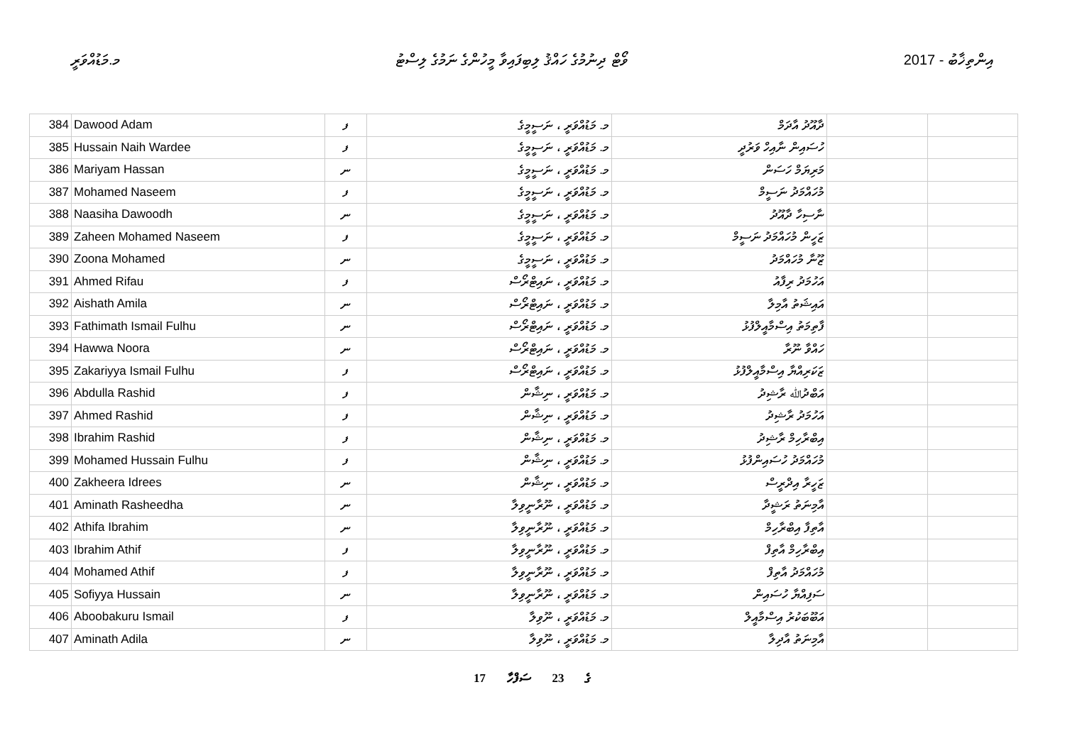މ.މަޑުއްވަރީ ވޯޓް ދިނުމުގެ ހައްޤު ލިބިފައިވާ މީހުންގެ ނަމުގެ ލިސްޓު 2017 - އިންތިޚާބު
| 384 | Dawood Adam | ފ | މ. މަޑުއްވަރީ ، ނަސީމީގެ | ދާއޫދު އާދަމް | | |
| 385 | Hussain Naih Wardee | ފ | މ. މަޑުއްވަރީ ، ނަސީމީގެ | ހުސައިން ނާއިހް ވަރުދީ | | |
| 386 | Mariyam Hassan | ނ | މ. މަޑުއްވަރީ ، ނަސީމީގެ | މަރިޔަމް ހަސަން | | |
| 387 | Mohamed Naseem | ފ | މ. މަޑުއްވަރީ ، ނަސީމީގެ | މުހައްމަދު ނަސީމް | | |
| 388 | Naasiha Dawoodh | ނ | މ. މަޑުއްވަރީ ، ނަސީމީގެ | ނާސިހާ ދާއޫދު | | |
| 389 | Zaheen Mohamed Naseem | ފ | މ. މަޑުއްވަރީ ، ނަސީމީގެ | ޒަހީން މުހައްމަދު ނަސީމް | | |
| 390 | Zoona Mohamed | ނ | މ. މަޑުއްވަރީ ، ނަސީމީގެ | ޒޫނާ މުހައްމަދު | | |
| 391 | Ahmed Rifau | ފ | މ. މަޑުއްވަރީ ، ނައިޓްރޯސް | އަހުމަދު ރިފާއު | | |
| 392 | Aishath Amila | ނ | މ. މަޑުއްވަރީ ، ނައިޓްރޯސް | އައިޝަތު އާމިލާ | | |
| 393 | Fathimath Ismail Fulhu | ނ | މ. މަޑުއްވަރީ ، ނައިޓްރޯސް | ފާތިމަތު އިސްމާއީލްފުޅު | | |
| 394 | Hawwa Noora | ނ | މ. މަޑުއްވަރީ ، ނައިޓްރޯސް | ހައްވާ ނޫރާ | | |
| 395 | Zakariyya Ismail Fulhu | ފ | މ. މަޑުއްވަރީ ، ނައިޓްރޯސް | ޒަކަރިއްޔާ އިސްމާއީލްފުޅު | | |
| 396 | Abdulla Rashid | ފ | މ. މަޑުއްވަރީ ، ނިޝާން | އަބްދުﷲ ރާޝިދު | | |
| 397 | Ahmed Rashid | ފ | މ. މަޑުއްވަރީ ، ނިޝާން | އަހުމަދު ރާޝިދު | | |
| 398 | Ibrahim Rashid | ފ | މ. މަޑުއްވަރީ ، ނިޝާން | އިބްރާހިމް ރާޝިދު | | |
| 399 | Mohamed Hussain Fulhu | ފ | މ. މަޑުއްވަރީ ، ނިޝާން | މުހައްމަދު ހުސައިންފުޅު | | |
| 400 | Zakheera Idrees | ނ | މ. މަޑުއްވަރީ ، ނިޝާން | ޒަހީރާ އިދްރީސް | | |
| 401 | Aminath Rasheedha | ނ | މ. މަޑުއްވަރީ ، ނޫރާނީވިލާ | އާމިނަތު ރަޝީދާ | | |
| 402 | Athifa Ibrahim | ނ | މ. މަޑުއްވަރީ ، ނޫރާނީވިލާ | އާތިފާ އިބްރާހިމް | | |
| 403 | Ibrahim Athif | ފ | މ. މަޑުއްވަރީ ، ނޫރާނީވިލާ | އިބްރާހިމް އާތިފް | | |
| 404 | Mohamed Athif | ފ | މ. މަޑުއްވަރީ ، ނޫރާނީވިލާ | މުހައްމަދު އާތިފް | | |
| 405 | Sofiyya Hussain | ނ | މ. މަޑުއްވަރީ ، ނޫރާނީވިލާ | ސަފިއްޔާ ހުސައިން | | |
| 406 | Aboobakuru Ismail | ފ | މ. މަޑުއްވަރީ ، ނޫވިލާ | އަބޫބަކުރު އިސްމާއީލް | | |
| 407 | Aminath Adila | ނ | މ. މަޑުއްވަރީ ، ނޫވިލާ | އާމިނަތު އާދިލާ | | |
17 ގެ 23 ސަފްހާ